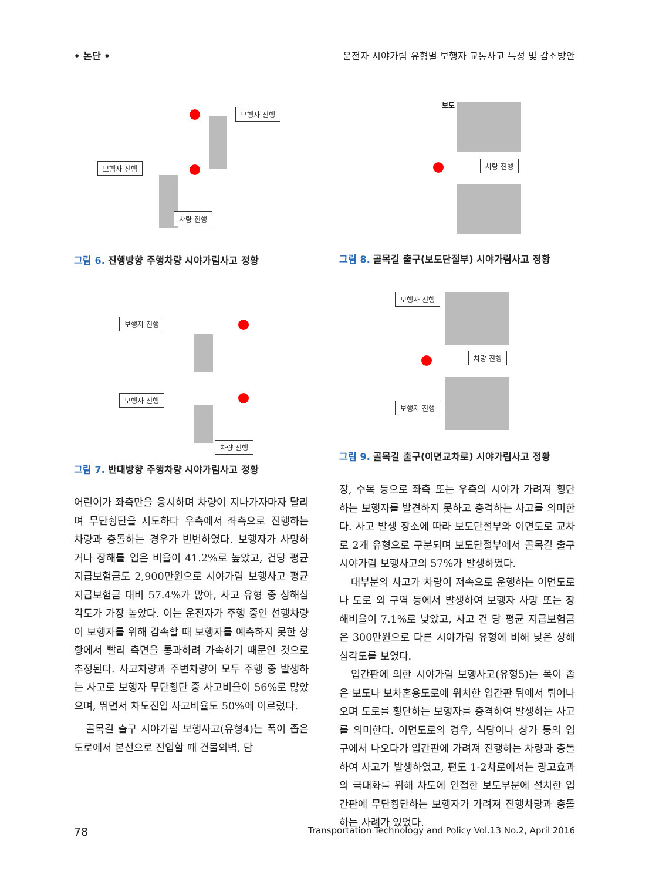• 논단 • 운전자 시야가림 유형별 보행자 교통사고 특성 및 감소방안
보행자 진행
보행자 진행
차량 진행
그림 6. 진행방향 주행차량 시야가림사고 정황
보행자 진행
보행자 진행
차량 진행
그림 7. 반대방향 주행차량 시야가림사고 정황
어린이가 좌측만을 응시하며 차량이 지나가자마자 달리며 무단횡단을 시도하다 우측에서 좌측으로 진행하는 차량과 충돌하는 경우가 빈번하였다. 보행자가 사망하거나 장해를 입은 비율이 41.2%로 높았고, 건당 평균 지급보험금도 2,900만원으로 시야가림 보행사고 평균 지급보험금 대비 57.4%가 많아, 사고 유형 중 상해심각도가 가장 높았다. 이는 운전자가 주행 중인 선행차량이 보행자를 위해 감속할 때 보행자를 예측하지 못한 상황에서 빨리 측면을 통과하려 가속하기 때문인 것으로 추정된다. 사고차량과 주변차량이 모두 주행 중 발생하는 사고로 보행자 무단횡단 중 사고비율이 56%로 많았으며, 뛰면서 차도진입 사고비율도 50%에 이르렀다.
골목길 출구 시야가림 보행사고(유형4)는 폭이 좁은 도로에서 본선으로 진입할 때 건물외벽, 담
보도
차량 진행
그림 8. 골목길 출구(보도단절부) 시야가림사고 정황
보행자 진행
차량 진행
보행자 진행
그림 9. 골목길 출구(이면교차로) 시야가림사고 정황
장, 수목 등으로 좌측 또는 우측의 시야가 가려져 횡단하는 보행자를 발견하지 못하고 충격하는 사고를 의미한다. 사고 발생 장소에 따라 보도단절부와 이면도로 교차로 2개 유형으로 구분되며 보도단절부에서 골목길 출구 시야가림 보행사고의 57%가 발생하였다.
대부분의 사고가 차량이 저속으로 운행하는 이면도로나 도로 외 구역 등에서 발생하여 보행자 사망 또는 장해비율이 7.1%로 낮았고, 사고 건 당 평균 지급보험금은 300만원으로 다른 시야가림 유형에 비해 낮은 상해심각도를 보였다.
입간판에 의한 시야가림 보행사고(유형5)는 폭이 좁은 보도나 보차혼용도로에 위치한 입간판 뒤에서 튀어나오며 도로를 횡단하는 보행자를 충격하여 발생하는 사고를 의미한다. 이면도로의 경우, 식당이나 상가 등의 입구에서 나오다가 입간판에 가려져 진행하는 차량과 충돌하여 사고가 발생하였고, 편도 1-2차로에서는 광고효과의 극대화를 위해 차도에 인접한 보도부분에 설치한 입간판에 무단횡단하는 보행자가 가려져 진행차량과 충돌하는 사례가 있었다.
78
Transportation Technology and Policy Vol.13 No.2, April 2016